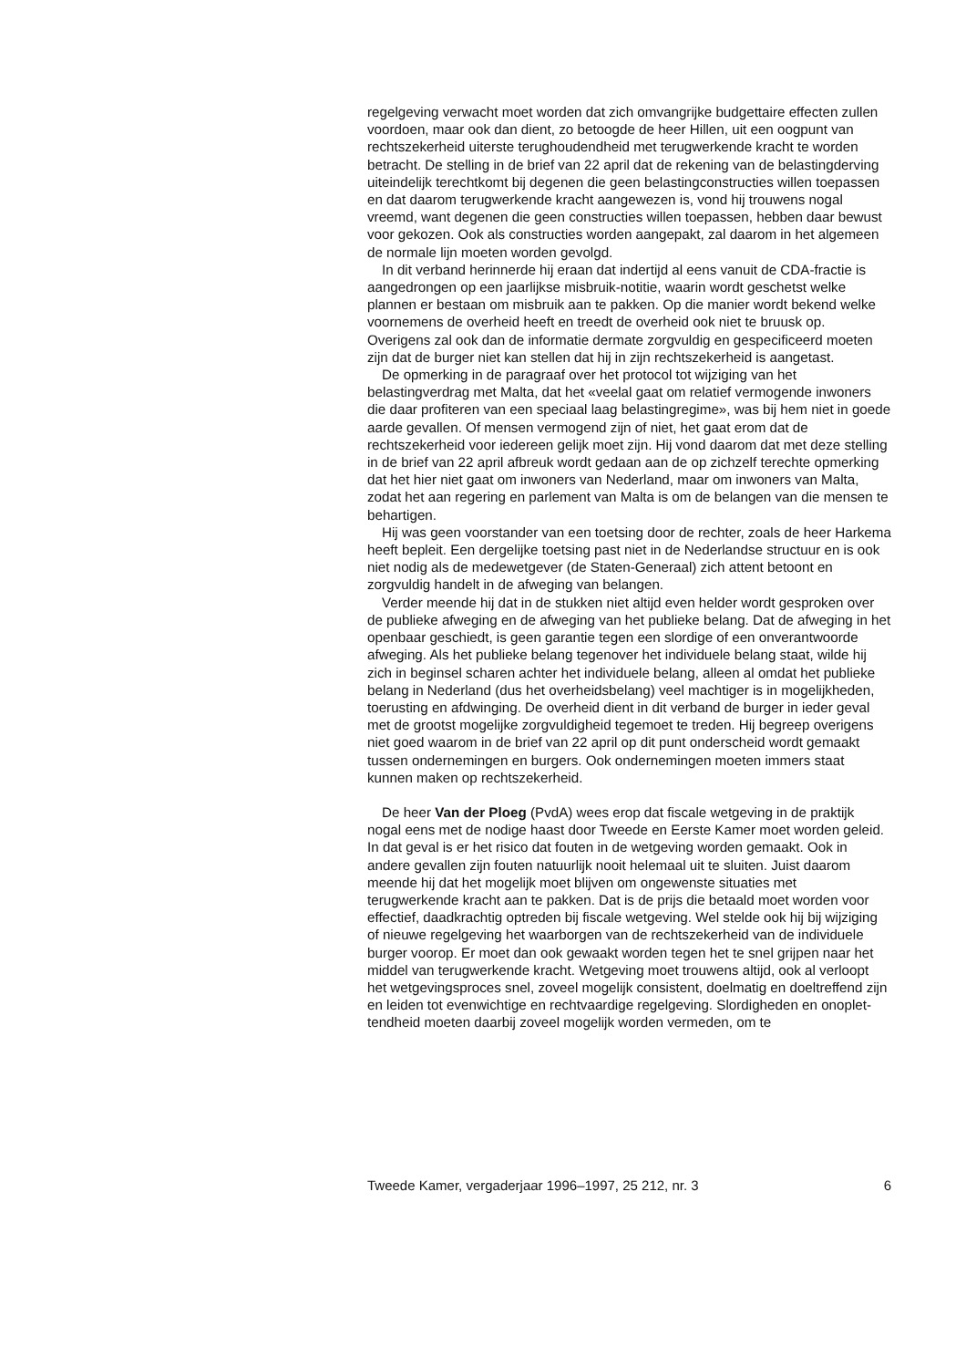regelgeving verwacht moet worden dat zich omvangrijke budgettaire effecten zullen voordoen, maar ook dan dient, zo betoogde de heer Hillen, uit een oogpunt van rechtszekerheid uiterste terughoudendheid met terugwerkende kracht te worden betracht. De stelling in de brief van 22 april dat de rekening van de belastingderving uiteindelijk terechtkomt bij degenen die geen belastingconstructies willen toepassen en dat daarom terugwerkende kracht aangewezen is, vond hij trouwens nogal vreemd, want degenen die geen constructies willen toepassen, hebben daar bewust voor gekozen. Ook als constructies worden aangepakt, zal daarom in het algemeen de normale lijn moeten worden gevolgd.
In dit verband herinnerde hij eraan dat indertijd al eens vanuit de CDA-fractie is aangedrongen op een jaarlijkse misbruik-notitie, waarin wordt geschetst welke plannen er bestaan om misbruik aan te pakken. Op die manier wordt bekend welke voornemens de overheid heeft en treedt de overheid ook niet te bruusk op. Overigens zal ook dan de informatie dermate zorgvuldig en gespecificeerd moeten zijn dat de burger niet kan stellen dat hij in zijn rechtszekerheid is aangetast.
De opmerking in de paragraaf over het protocol tot wijziging van het belastingverdrag met Malta, dat het «veelal gaat om relatief vermogende inwoners die daar profiteren van een speciaal laag belastingregime», was bij hem niet in goede aarde gevallen. Of mensen vermogend zijn of niet, het gaat erom dat de rechtszekerheid voor iedereen gelijk moet zijn. Hij vond daarom dat met deze stelling in de brief van 22 april afbreuk wordt gedaan aan de op zichzelf terechte opmerking dat het hier niet gaat om inwoners van Nederland, maar om inwoners van Malta, zodat het aan regering en parlement van Malta is om de belangen van die mensen te behartigen.
Hij was geen voorstander van een toetsing door de rechter, zoals de heer Harkema heeft bepleit. Een dergelijke toetsing past niet in de Nederlandse structuur en is ook niet nodig als de medewetgever (de Staten-Generaal) zich attent betoont en zorgvuldig handelt in de afweging van belangen.
Verder meende hij dat in de stukken niet altijd even helder wordt gesproken over de publieke afweging en de afweging van het publieke belang. Dat de afweging in het openbaar geschiedt, is geen garantie tegen een slordige of een onverantwoorde afweging. Als het publieke belang tegenover het individuele belang staat, wilde hij zich in beginsel scharen achter het individuele belang, alleen al omdat het publieke belang in Nederland (dus het overheidsbelang) veel machtiger is in mogelijkheden, toerusting en afdwinging. De overheid dient in dit verband de burger in ieder geval met de grootst mogelijke zorgvuldigheid tegemoet te treden. Hij begreep overigens niet goed waarom in de brief van 22 april op dit punt onderscheid wordt gemaakt tussen ondernemingen en burgers. Ook ondernemingen moeten immers staat kunnen maken op rechtszekerheid.
De heer Van der Ploeg (PvdA) wees erop dat fiscale wetgeving in de praktijk nogal eens met de nodige haast door Tweede en Eerste Kamer moet worden geleid. In dat geval is er het risico dat fouten in de wetgeving worden gemaakt. Ook in andere gevallen zijn fouten natuurlijk nooit helemaal uit te sluiten. Juist daarom meende hij dat het mogelijk moet blijven om ongewenste situaties met terugwerkende kracht aan te pakken. Dat is de prijs die betaald moet worden voor effectief, daadkrachtig optreden bij fiscale wetgeving. Wel stelde ook hij bij wijziging of nieuwe regelgeving het waarborgen van de rechtszekerheid van de individuele burger voorop. Er moet dan ook gewaakt worden tegen het te snel grijpen naar het middel van terugwerkende kracht. Wetgeving moet trouwens altijd, ook al verloopt het wetgevingsproces snel, zoveel mogelijk consistent, doelmatig en doeltreffend zijn en leiden tot evenwichtige en rechtvaardige regelgeving. Slordigheden en onoplet-tendheid moeten daarbij zoveel mogelijk worden vermeden, om te
Tweede Kamer, vergaderjaar 1996–1997, 25 212, nr. 3 6